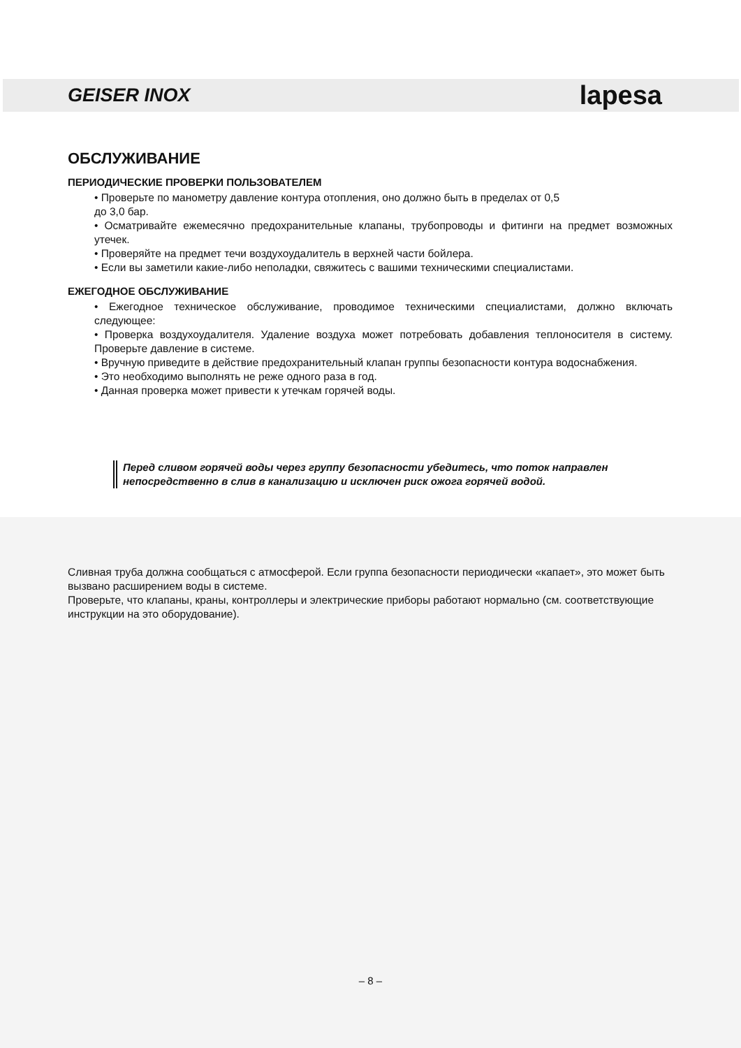GEISER INOX lapesa
ОБСЛУЖИВАНИЕ
ПЕРИОДИЧЕСКИЕ ПРОВЕРКИ ПОЛЬЗОВАТЕЛЕМ
• Проверьте по манометру давление контура отопления, оно должно быть в пределах от 0,5
до 3,0 бар.
• Осматривайте ежемесячно предохранительные клапаны, трубопроводы и фитинги на предмет возможных утечек.
• Проверяйте на предмет течи воздухоудалитель в верхней части бойлера.
• Если вы заметили какие-либо неполадки, свяжитесь с вашими техническими специалистами.
ЕЖЕГОДНОЕ ОБСЛУЖИВАНИЕ
• Ежегодное техническое обслуживание, проводимое техническими специалистами, должно включать следующее:
• Проверка воздухоудалителя. Удаление воздуха может потребовать добавления теплоносителя в систему. Проверьте давление в системе.
• Вручную приведите в действие предохранительный клапан группы безопасности контура водоснабжения.
• Это необходимо выполнять не реже одного раза в год.
• Данная проверка может привести к утечкам горячей воды.
Перед сливом горячей воды через группу безопасности убедитесь, что поток направлен непосредственно в слив в канализацию и исключен риск ожога горячей водой.
Сливная труба должна сообщаться с атмосферой. Если группа безопасности периодически «капает», это может быть вызвано расширением воды в системе.
Проверьте, что клапаны, краны, контроллеры и электрические приборы работают нормально (см. соответствующие инструкции на это оборудование).
– 8 –